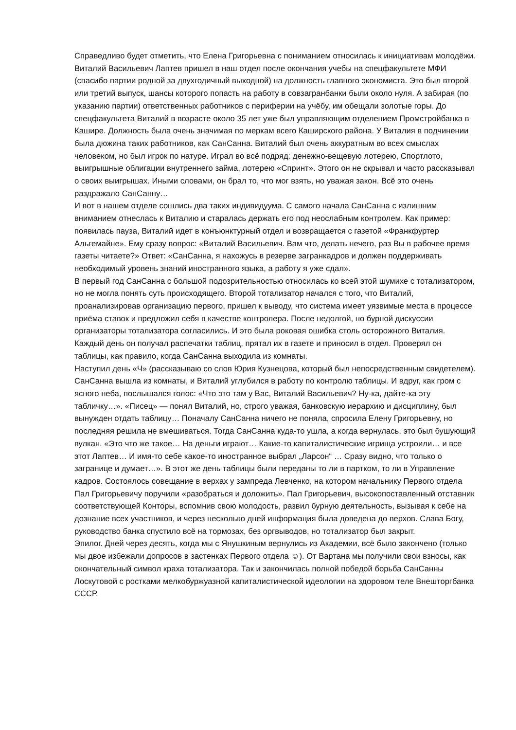Справедливо будет отметить, что Елена Григорьевна с пониманием относилась к инициативам молодёжи.
Виталий Васильевич Лаптев пришел в наш отдел после окончания учебы на спецфакультете МФИ (спасибо партии родной за двухгодичный выходной) на должность главного экономиста. Это был второй или третий выпуск, шансы которого попасть на работу в совзагранбанки были около нуля. А забирая (по указанию партии) ответственных работников с периферии на учёбу, им обещали золотые горы. До спецфакультета Виталий в возрасте около 35 лет уже был управляющим отделением Промстройбанка в Кашире. Должность была очень значимая по меркам всего Каширского района. У Виталия в подчинении была дюжина таких работников, как СанСанна. Виталий был очень аккуратным во всех смыслах человеком, но был игрок по натуре. Играл во всё подряд: денежно-вещевую лотерею, Спортлото, выигрышные облигации внутреннего займа, лотерею «Спринт». Этого он не скрывал и часто рассказывал о своих выигрышах. Иными словами, он брал то, что мог взять, но уважая закон. Всё это очень раздражало СанСанну…
И вот в нашем отделе сошлись два таких индивидуума. С самого начала СанСанна с излишним вниманием отнеслась к Виталию и старалась держать его под неослабным контролем. Как пример: появилась пауза, Виталий идет в конъюнктурный отдел и возвращается с газетой «Франкфуртер Альгемайне». Ему сразу вопрос: «Виталий Васильевич. Вам что, делать нечего, раз Вы в рабочее время газеты читаете?» Ответ: «СанСанна, я нахожусь в резерве загранкадров и должен поддерживать необходимый уровень знаний иностранного языка, а работу я уже сдал».
В первый год СанСанна с большой подозрительностью относилась ко всей этой шумихе с тотализатором, но не могла понять суть происходящего. Второй тотализатор начался с того, что Виталий, проанализировав организацию первого, пришел к выводу, что система имеет уязвимые места в процессе приёма ставок и предложил себя в качестве контролера. После недолгой, но бурной дискуссии организаторы тотализатора согласились. И это была роковая ошибка столь осторожного Виталия.
Каждый день он получал распечатки таблиц, прятал их в газете и приносил в отдел. Проверял он таблицы, как правило, когда СанСанна выходила из комнаты.
Наступил день «Ч» (рассказываю со слов Юрия Кузнецова, который был непосредственным свидетелем). СанСанна вышла из комнаты, и Виталий углубился в работу по контролю таблицы. И вдруг, как гром с ясного неба, послышался голос: «Что это там у Вас, Виталий Васильевич? Ну-ка, дайте-ка эту табличку…». «Писец» — понял Виталий, но, строго уважая, банковскую иерархию и дисциплину, был вынужден отдать таблицу… Поначалу СанСанна ничего не поняла, спросила Елену Григорьевну, но последняя решила не вмешиваться. Тогда СанСанна куда-то ушла, а когда вернулась, это был бушующий вулкан. «Это что же такое… На деньги играют… Какие-то капиталистические игрища устроили… и все этот Лаптев… И имя-то себе какое-то иностранное выбрал „Ларсон“ … Сразу видно, что только о загранице и думает…». В этот же день таблицы были переданы то ли в партком, то ли в Управление кадров. Состоялось совещание в верхах у зампреда Левченко, на котором начальнику Первого отдела Пал Григорьевичу поручили «разобраться и доложить». Пал Григорьевич, высокопоставленный отставник соответствующей Конторы, вспомнив свою молодость, развил бурную деятельность, вызывая к себе на дознание всех участников, и через несколько дней информация была доведена до верхов. Слава Богу, руководство банка спустило всё на тормозах, без оргвыводов, но тотализатор был закрыт.
Эпилог. Дней через десять, когда мы с Янушкиным вернулись из Академии, всё было закончено (только мы двое избежали допросов в застенках Первого отдела ☺). От Вартана мы получили свои взносы, как окончательный символ краха тотализатора. Так и закончилась полной победой борьба СанСанны Лоскутовой с ростками мелкобуржуазной капиталистической идеологии на здоровом теле Внешторгбанка СССР.